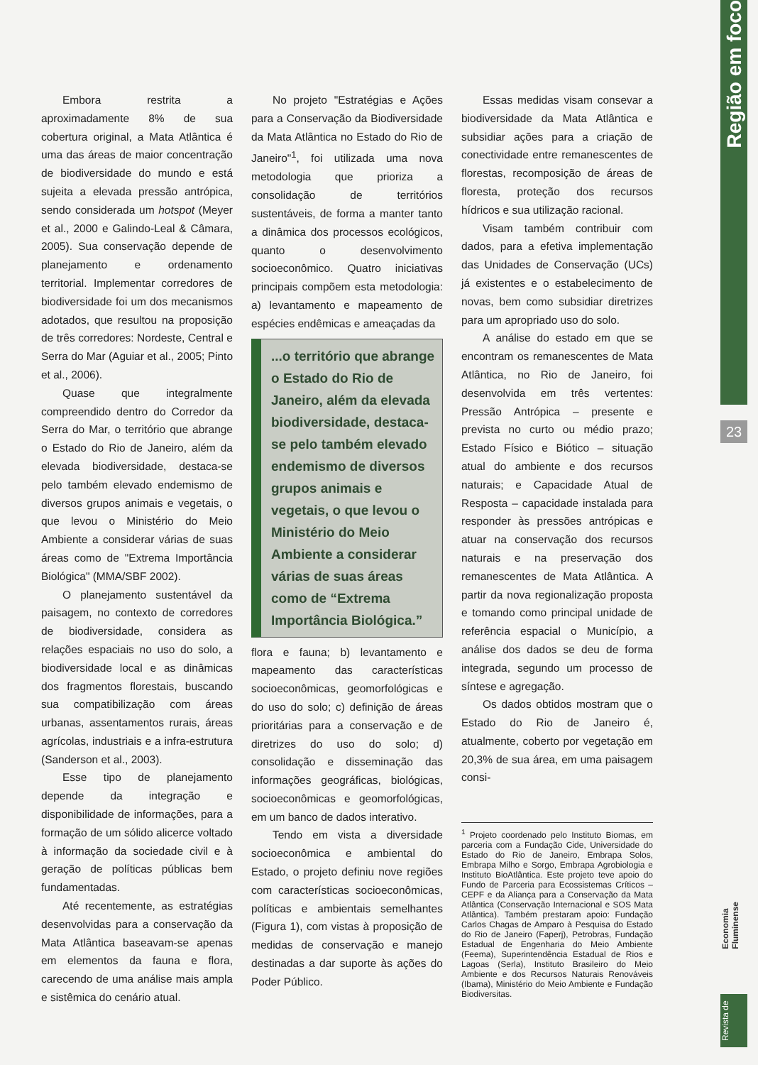Embora restrita a aproximadamente 8% de sua cobertura original, a Mata Atlântica é uma das áreas de maior concentração de biodiversidade do mundo e está sujeita a elevada pressão antrópica, sendo considerada um hotspot (Meyer et al., 2000 e Galindo-Leal & Câmara, 2005). Sua conservação depende de planejamento e ordenamento territorial. Implementar corredores de biodiversidade foi um dos mecanismos adotados, que resultou na proposição de três corredores: Nordeste, Central e Serra do Mar (Aguiar et al., 2005; Pinto et al., 2006).
Quase que integralmente compreendido dentro do Corredor da Serra do Mar, o território que abrange o Estado do Rio de Janeiro, além da elevada biodiversidade, destaca-se pelo também elevado endemismo de diversos grupos animais e vegetais, o que levou o Ministério do Meio Ambiente a considerar várias de suas áreas como de "Extrema Importância Biológica" (MMA/SBF 2002).
O planejamento sustentável da paisagem, no contexto de corredores de biodiversidade, considera as relações espaciais no uso do solo, a biodiversidade local e as dinâmicas dos fragmentos florestais, buscando sua compatibilização com áreas urbanas, assentamentos rurais, áreas agrícolas, industriais e a infra-estrutura (Sanderson et al., 2003).
Esse tipo de planejamento depende da integração e disponibilidade de informações, para a formação de um sólido alicerce voltado à informação da sociedade civil e à geração de políticas públicas bem fundamentadas.
Até recentemente, as estratégias desenvolvidas para a conservação da Mata Atlântica baseavam-se apenas em elementos da fauna e flora, carecendo de uma análise mais ampla e sistêmica do cenário atual.
No projeto "Estratégias e Ações para a Conservação da Biodiversidade da Mata Atlântica no Estado do Rio de Janeiro"<sup>1</sup>, foi utilizada uma nova metodologia que prioriza a consolidação de territórios sustentáveis, de forma a manter tanto a dinâmica dos processos ecológicos, quanto o desenvolvimento socioeconômico. Quatro iniciativas principais compõem esta metodologia: a) levantamento e mapeamento de espécies endêmicas e ameaçadas da
...o território que abrange o Estado do Rio de Janeiro, além da elevada biodiversidade, destaca-se pelo também elevado endemismo de diversos grupos animais e vegetais, o que levou o Ministério do Meio Ambiente a considerar várias de suas áreas como de “Extrema Importância Biológica.”
flora e fauna; b) levantamento e mapeamento das características socioeconômicas, geomorfológicas e do uso do solo; c) definição de áreas prioritárias para a conservação e de diretrizes do uso do solo; d) consolidação e disseminação das informações geográficas, biológicas, socioeconômicas e geomorfológicas, em um banco de dados interativo.
Tendo em vista a diversidade socioeconômica e ambiental do Estado, o projeto definiu nove regiões com características socioeconômicas, políticas e ambientais semelhantes (Figura 1), com vistas à proposição de medidas de conservação e manejo destinadas a dar suporte às ações do Poder Público.
Essas medidas visam consevar a biodiversidade da Mata Atlântica e subsidiar ações para a criação de conectividade entre remanescentes de florestas, recomposição de áreas de floresta, proteção dos recursos hídricos e sua utilização racional.
Visam também contribuir com dados, para a efetiva implementação das Unidades de Conservação (UCs) já existentes e o estabelecimento de novas, bem como subsidiar diretrizes para um apropriado uso do solo.
A análise do estado em que se encontram os remanescentes de Mata Atlântica, no Rio de Janeiro, foi desenvolvida em três vertentes: Pressão Antrópica – presente e prevista no curto ou médio prazo; Estado Físico e Biótico – situação atual do ambiente e dos recursos naturais; e Capacidade Atual de Resposta – capacidade instalada para responder às pressões antrópicas e atuar na conservação dos recursos naturais e na preservação dos remanescentes de Mata Atlântica. A partir da nova regionalização proposta e tomando como principal unidade de referência espacial o Município, a análise dos dados se deu de forma integrada, segundo um processo de síntese e agregação.
Os dados obtidos mostram que o Estado do Rio de Janeiro é, atualmente, coberto por vegetação em 20,3% de sua área, em uma paisagem consi-
<sup>1</sup> Projeto coordenado pelo Instituto Biomas, em parceria com a Fundação Cide, Universidade do Estado do Rio de Janeiro, Embrapa Solos, Embrapa Milho e Sorgo, Embrapa Agrobiologia e Instituto BioAtlântica. Este projeto teve apoio do Fundo de Parceria para Ecossistemas Críticos – CEPF e da Aliança para a Conservação da Mata Atlântica (Conservação Internacional e SOS Mata Atlântica). Também prestaram apoio: Fundação Carlos Chagas de Amparo à Pesquisa do Estado do Rio de Janeiro (Faperj), Petrobras, Fundação Estadual de Engenharia do Meio Ambiente (Feema), Superintendência Estadual de Rios e Lagoas (Serla), Instituto Brasileiro do Meio Ambiente e dos Recursos Naturais Renováveis (Ibama), Ministério do Meio Ambiente e Fundação Biodiversitas.
Região em foco
23
Economia Fluminense
Revista de